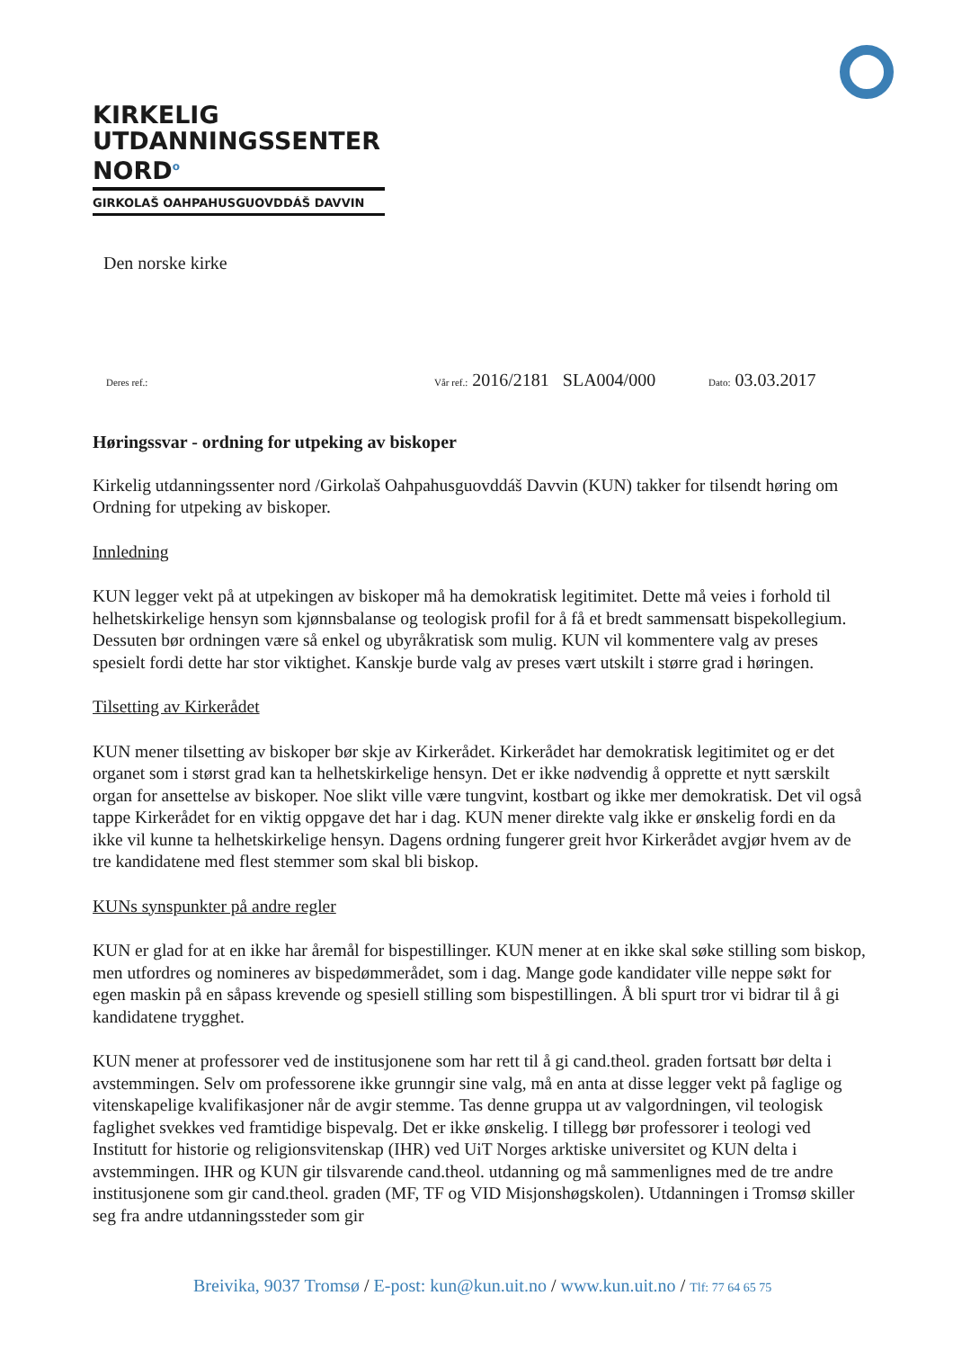KIRKELIG
UTDANNINGSSENTER
NORD<sup>o</sup>
GIRKOLAŠ OAHPAHUSGUOVDDÁŠ DAVVIN
Den norske kirke
Deres ref.: Vår ref.: 2016/2181 SLA004/000 Dato: 03.03.2017
Høringssvar - ordning for utpeking av biskoper
Kirkelig utdanningssenter nord /Girkolaš Oahpahusguovddáš Davvin (KUN) takker for tilsendt høring om Ordning for utpeking av biskoper.
Innledning
KUN legger vekt på at utpekingen av biskoper må ha demokratisk legitimitet. Dette må veies i forhold til helhetskirkelige hensyn som kjønnsbalanse og teologisk profil for å få et bredt sammensatt bispekollegium. Dessuten bør ordningen være så enkel og ubyråkratisk som mulig. KUN vil kommentere valg av preses spesielt fordi dette har stor viktighet. Kanskje burde valg av preses vært utskilt i større grad i høringen.
Tilsetting av Kirkerådet
KUN mener tilsetting av biskoper bør skje av Kirkerådet. Kirkerådet har demokratisk legitimitet og er det organet som i størst grad kan ta helhetskirkelige hensyn. Det er ikke nødvendig å opprette et nytt særskilt organ for ansettelse av biskoper. Noe slikt ville være tungvint, kostbart og ikke mer demokratisk. Det vil også tappe Kirkerådet for en viktig oppgave det har i dag. KUN mener direkte valg ikke er ønskelig fordi en da ikke vil kunne ta helhetskirkelige hensyn. Dagens ordning fungerer greit hvor Kirkerådet avgjør hvem av de tre kandidatene med flest stemmer som skal bli biskop.
KUNs synspunkter på andre regler
KUN er glad for at en ikke har åremål for bispestillinger. KUN mener at en ikke skal søke stilling som biskop, men utfordres og nomineres av bispedømmerådet, som i dag. Mange gode kandidater ville neppe søkt for egen maskin på en såpass krevende og spesiell stilling som bispestillingen. Å bli spurt tror vi bidrar til å gi kandidatene trygghet.
KUN mener at professorer ved de institusjonene som har rett til å gi cand.theol. graden fortsatt bør delta i avstemmingen. Selv om professorene ikke grunngir sine valg, må en anta at disse legger vekt på faglige og vitenskapelige kvalifikasjoner når de avgir stemme. Tas denne gruppa ut av valgordningen, vil teologisk faglighet svekkes ved framtidige bispevalg. Det er ikke ønskelig. I tillegg bør professorer i teologi ved Institutt for historie og religionsvitenskap (IHR) ved UiT Norges arktiske universitet og KUN delta i avstemmingen. IHR og KUN gir tilsvarende cand.theol. utdanning og må sammenlignes med de tre andre institusjonene som gir cand.theol. graden (MF, TF og VID Misjonshøgskolen). Utdanningen i Tromsø skiller seg fra andre utdanningssteder som gir
Breivika, 9037 Tromsø / E-post: kun@kun.uit.no / www.kun.uit.no / Tlf: 77 64 65 75